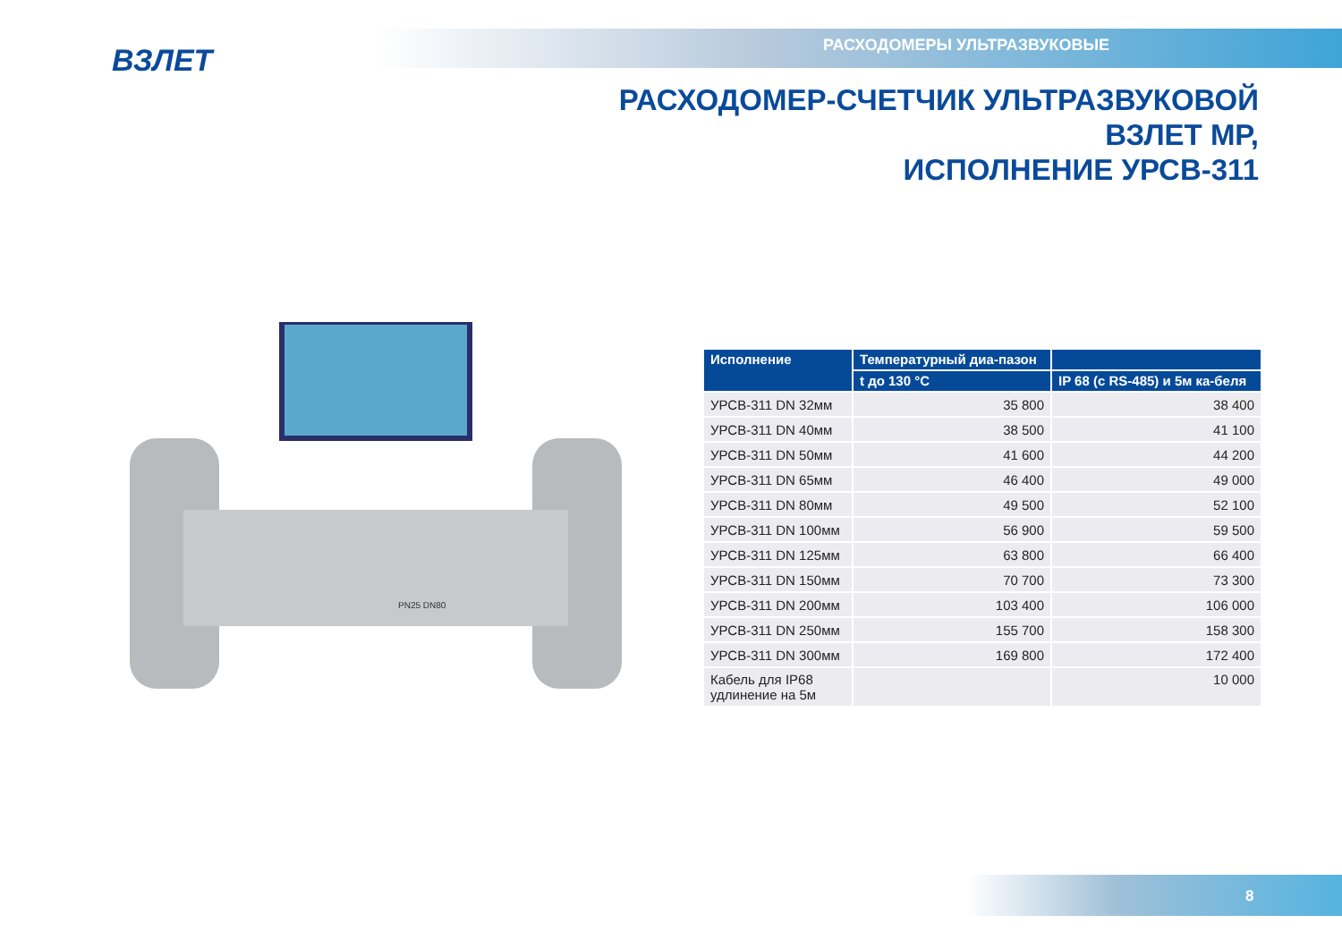ВЗЛЕТ РАСХОДОМЕРЫ УЛЬТРАЗВУКОВЫЕ
РАСХОДОМЕР-СЧЕТЧИК УЛЬТРАЗВУКОВОЙ
ВЗЛЕТ МР,
ИСПОЛНЕНИЕ УРСВ-311
PN25 DN80
| Исполнение | Температурный диа-пазон | |
| --- | --- | --- |
| | t до 130 °С | IP 68 (с RS-485) и 5м ка-беля |
| УРСВ-311 DN 32мм | 35 800 | 38 400 |
| УРСВ-311 DN 40мм | 38 500 | 41 100 |
| УРСВ-311 DN 50мм | 41 600 | 44 200 |
| УРСВ-311 DN 65мм | 46 400 | 49 000 |
| УРСВ-311 DN 80мм | 49 500 | 52 100 |
| УРСВ-311 DN 100мм | 56 900 | 59 500 |
| УРСВ-311 DN 125мм | 63 800 | 66 400 |
| УРСВ-311 DN 150мм | 70 700 | 73 300 |
| УРСВ-311 DN 200мм | 103 400 | 106 000 |
| УРСВ-311 DN 250мм | 155 700 | 158 300 |
| УРСВ-311 DN 300мм | 169 800 | 172 400 |
| Кабель для IP68 удлинение на 5м | | 10 000 |
8